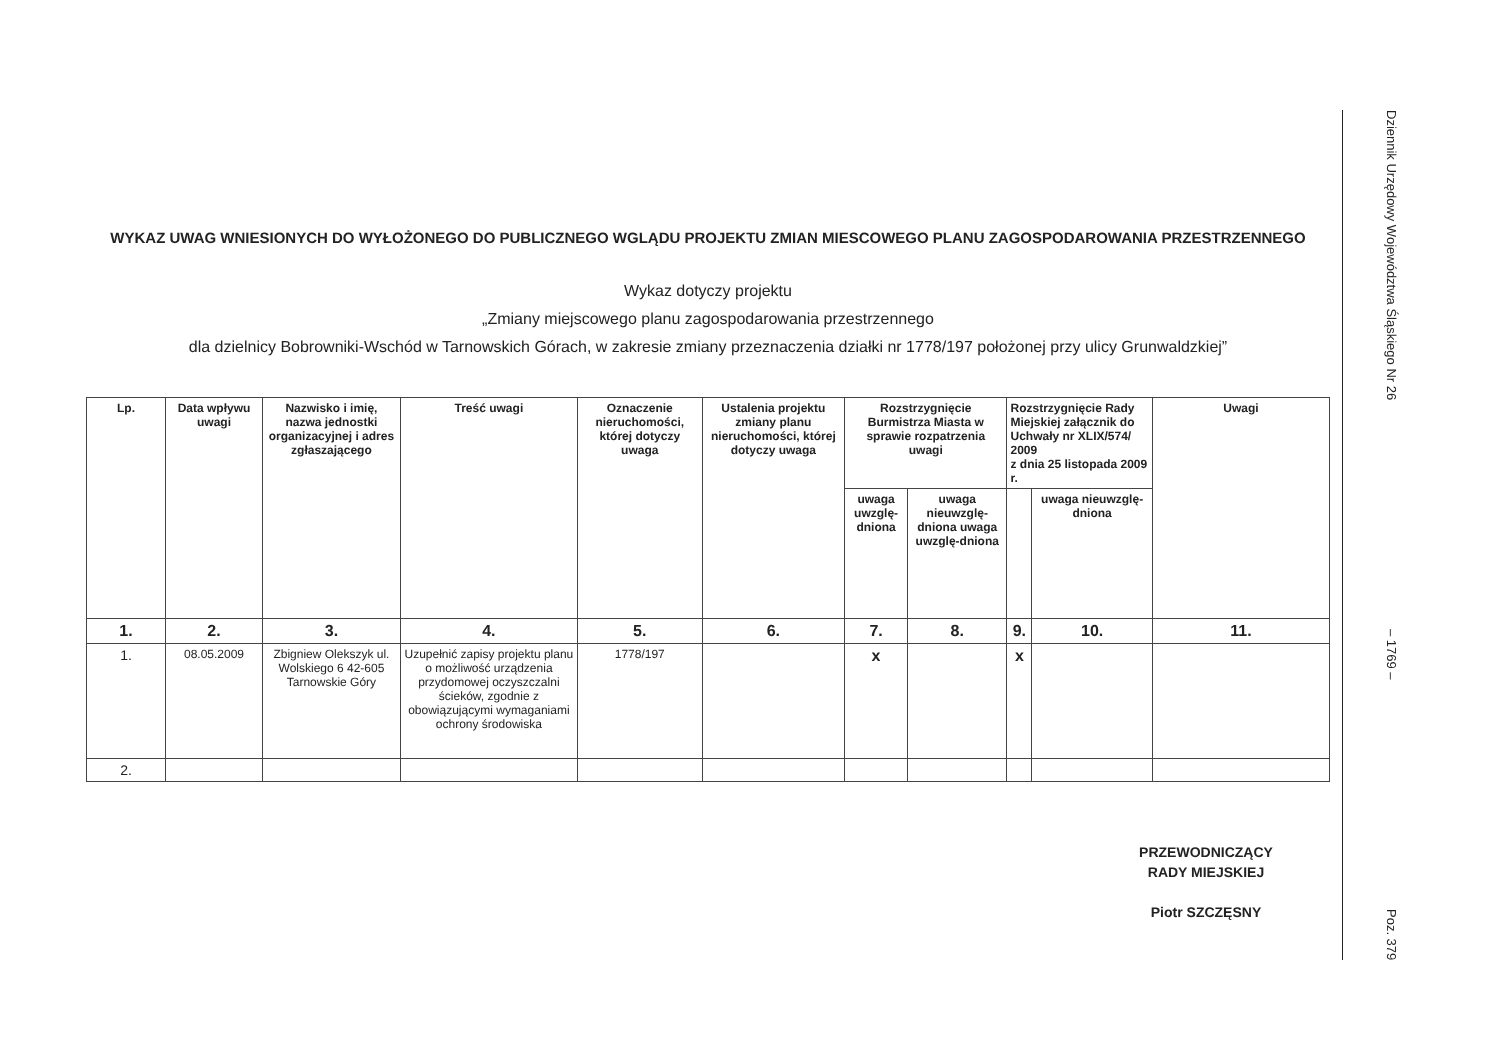WYKAZ UWAG WNIESIONYCH DO WYŁOŻONEGO DO PUBLICZNEGO WGLĄDU PROJEKTU ZMIAN MIESCOWEGO PLANU ZAGOSPODAROWANIA PRZESTRZENNEGO
Wykaz dotyczy projektu
„Zmiany miejscowego planu zagospodarowania przestrzennego
dla dzielnicy Bobrowniki-Wschód w Tarnowskich Górach, w zakresie zmiany przeznaczenia działki nr 1778/197 położonej przy ulicy Grunwaldzkiej”
| Lp. | Data wpływu uwagi | Nazwisko i imię, nazwa jednostki organizacyjnej i adres zgłaszającego | Treść uwagi | Oznaczenie nieruchomości, której dotyczy uwaga | Ustalenia projektu zmiany planu nieruchomości, której dotyczy uwaga | Rozstrzygnięcie Burmistrza Miasta w sprawie rozpatrzenia uwagi | | Rozstrzygnięcie Rady Miejskiej załącznik do Uchwały nr XLIX/574/ 2009 z dnia 25 listopada 2009 r. | | Uwagi |
| --- | --- | --- | --- | --- | --- | --- | --- | --- | --- | --- |
| | | | | | | uwaga uwzglę-dniona | uwaga nieuwzglę-dniona uwaga uwzglę-dniona | | uwaga nieuwzglę-dniona | |
| 1. | 2. | 3. | 4. | 5. | 6. | 7. | 8. | 9. | 10. | 11. |
| 1. | 08.05.2009 | Zbigniew Olekszyk ul. Wolskiego 6 42-605 Tarnowskie Góry | Uzupełnić zapisy projektu planu o możliwość urządzenia przydomowej oczyszczalni ścieków, zgodnie z obowiązującymi wymaganiami ochrony środowiska | 1778/197 | | x | | x | | |
| 2. | | | | | | | | | | |
PRZEWODNICZĄCY
RADY MIEJSKIEJ
Piotr SZCZĘSNY
Dziennik Urzędowy Województwa Śląskiego Nr 26 – 1769 – Poz. 379